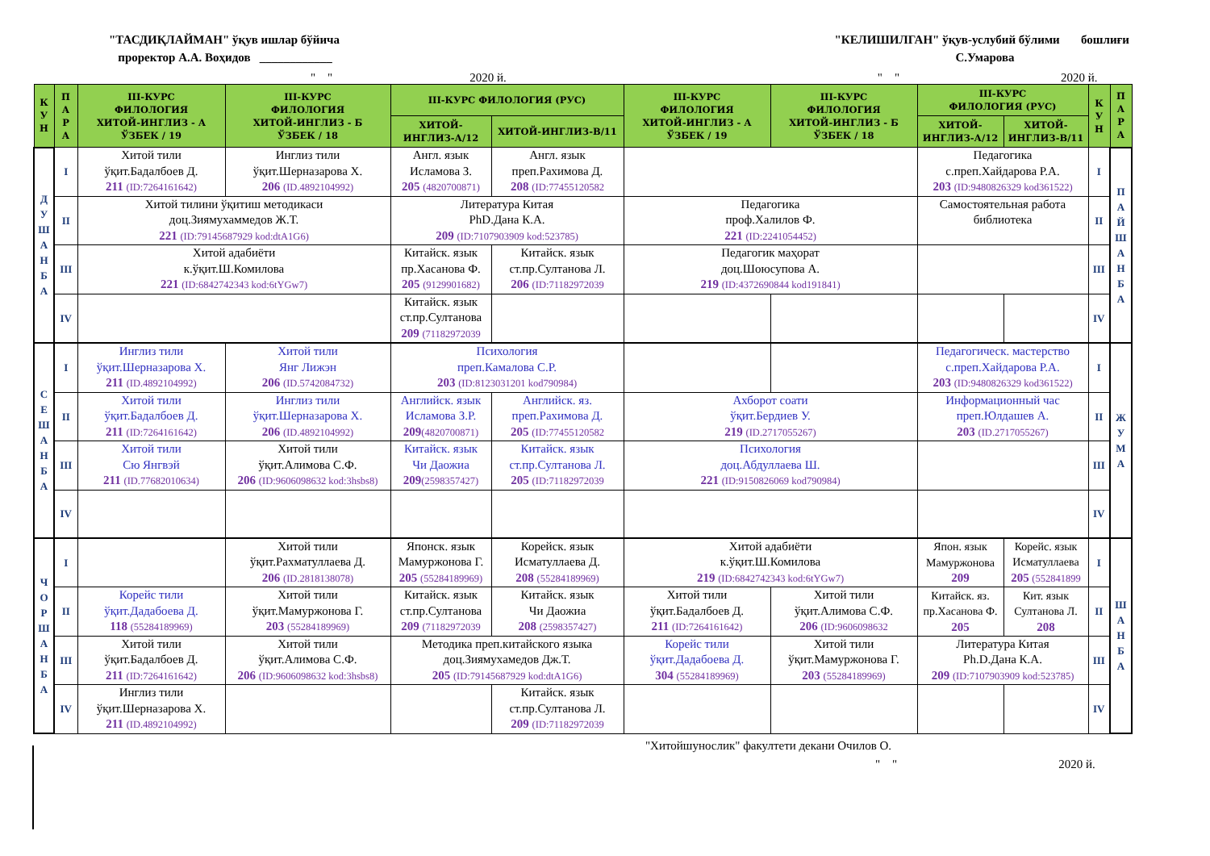"ТАСДИҚЛАЙМАН" ўқув ишлар бўйича
проректор А.А. Воҳидов ____________
"КЕЛИШИЛГАН" ўқув-услубий бўлими бошлиғи
С.Умарова
" " 2020 й. " " 2020 й.
| К У Н | П А Р А | III-КУРС ФИЛОЛОГИЯ ХИТОЙ-ИНГЛИЗ - А ЎЗБЕК / 19 | III-КУРС ФИЛОЛОГИЯ ХИТОЙ-ИНГЛИЗ - Б ЎЗБЕК / 18 | III-КУРС ФИЛОЛОГИЯ (РУС) | | III-КУРС ФИЛОЛОГИЯ ХИТОЙ-ИНГЛИЗ - А ЎЗБЕК / 19 | III-КУРС ФИЛОЛОГИЯ ХИТОЙ-ИНГЛИЗ - Б ЎЗБЕК / 18 | III-КУРС ФИЛОЛОГИЯ (РУС) | | К У Н | П А Р А |
| --- | --- | --- | --- | --- | --- | --- | --- | --- | --- | --- | --- |
| | | | | ХИТОЙ- ИНГЛИЗ-А/12 | ХИТОЙ-ИНГЛИЗ-В/11 | | | ХИТОЙ- ИНГЛИЗ-А/12 | ХИТОЙ- ИНГЛИЗ-В/11 | | |
| Д У Ш А Н Б А | I | Хитой тили ўқит.Бадалбоев Д. 211 (ID:7264161642) | Инглиз тили ўқит.Шерназарова Х. 206 (ID.4892104992) | Англ. язык Исламова З. 205 (4820700871) | Англ. язык преп.Рахимова Д. 208 (ID:77455120582 | | | Педагогика с.преп.Хайдарова Р.А. 203 (ID:9480826329 kod361522) | | I | П А Й Ш А Н Б А |
| | II | Хитой тилини ўқитиш методикаси доц.Зиямухаммедов Ж.Т. 221 (ID:79145687929 kod:dtA1G6) | | Литература Китая PhD.Дана К.А. 209 (ID:7107903909 kod:523785) | | Педагогика проф.Халилов Ф. 221 (ID:2241054452) | | Самостоятельная работа библиотека | | II | |
| | III | Хитой адабиёти к.ўқит.Ш.Комилова 221 (ID:6842742343 kod:6tYGw7) | | Китайск. язык пр.Хасанова Ф. 205 (9129901682) | Китайск. язык ст.пр.Султанова Л. 206 (ID:71182972039 | Педагогик маҳорат доц.Шоюсупова А. 219 (ID:4372690844 kod191841) | | | | III | |
| | IV | | | Китайск. язык ст.пр.Султанова 209 (71182972039 | | | | | | IV | |
| С Е Ш А Н Б А | I | Инглиз тили ўқит.Шерназарова Х. 211 (ID.4892104992) | Хитой тили Янг Лижэн 206 (ID.5742084732) | Психология преп.Камалова С.Р. 203 (ID:8123031201 kod790984) | | | | Педагогическ. мастерство с.преп.Хайдарова Р.А. 203 (ID:9480826329 kod361522) | | I | Ж У М А |
| | II | Хитой тили ўқит.Бадалбоев Д. 211 (ID:7264161642) | Инглиз тили ўқит.Шерназарова Х. 206 (ID.4892104992) | Английск. язык Исламова З.Р. 209 (4820700871) | Английск. яз. преп.Рахимова Д. 205 (ID:77455120582 | Ахборот соати ўқит.Бердиев У. 219 (ID.2717055267) | | Информационный час преп.Юлдашев А. 203 (ID.2717055267) | | II | |
| | III | Хитой тили Сю Янгвэй 211 (ID.77682010634) | Хитой тили ўқит.Алимова С.Ф. 206 (ID:9606098632 kod:3hsbs8) | Китайск. язык Чи Даожиа 209 (2598357427) | Китайск. язык ст.пр.Султанова Л. 205 (ID:71182972039 | Психология доц.Абдуллаева Ш. 221 (ID:9150826069 kod790984) | | | | III | |
| | IV | | | | | | | | | IV | |
| Ч О Р Ш А Н Б А | I | | Хитой тили ўқит.Рахматуллаева Д. 206 (ID.2818138078) | Японск. язык Мамуржонова Г. 205 (55284189969) | Корейск. язык Исматуллаева Д. 208 (55284189969) | Хитой адабиёти к.ўқит.Ш.Комилова 219 (ID:6842742343 kod:6tYGw7) | | Япон. язык Мамуржонова 209 | Корейс. язык Исматуллаева 205 (552841899 | I | Ш А Н Б А |
| | II | Корейс тили ўқит.Дадабоева Д. 118 (55284189969) | Хитой тили ўқит.Мамуржонова Г. 203 (55284189969) | Китайск. язык ст.пр.Султанова 209 (71182972039 | Китайск. язык Чи Даожиа 208 (2598357427) | Хитой тили ўқит.Бадалбоев Д. 211 (ID:7264161642) | Хитой тили ўқит.Алимова С.Ф. 206 (ID:9606098632 | Китайск. яз. пр.Хасанова Ф. 205 | Кит. язык Султанова Л. 208 | II | |
| | III | Хитой тили ўқит.Бадалбоев Д. 211 (ID:7264161642) | Хитой тили ўқит.Алимова С.Ф. 206 (ID:9606098632 kod:3hsbs8) | Методика преп.китайского языка доц.Зиямухамедов Дж.Т. 205 (ID:79145687929 kod:dtA1G6) | | Корейс тили ўқит.Дадабоева Д. 304 (55284189969) | Хитой тили ўқит.Мамуржонова Г. 203 (55284189969) | Литература Китая Ph.D.Дана К.А. 209 (ID:7107903909 kod:523785) | | III | |
| | IV | Инглиз тили ўқит.Шерназарова Х. 211 (ID.4892104992) | | | Китайск. язык ст.пр.Султанова Л. 209 (ID:71182972039 | | | | | IV | |
"Хитойшунослик" факултети декани Очилов О.
" " 2020 й.